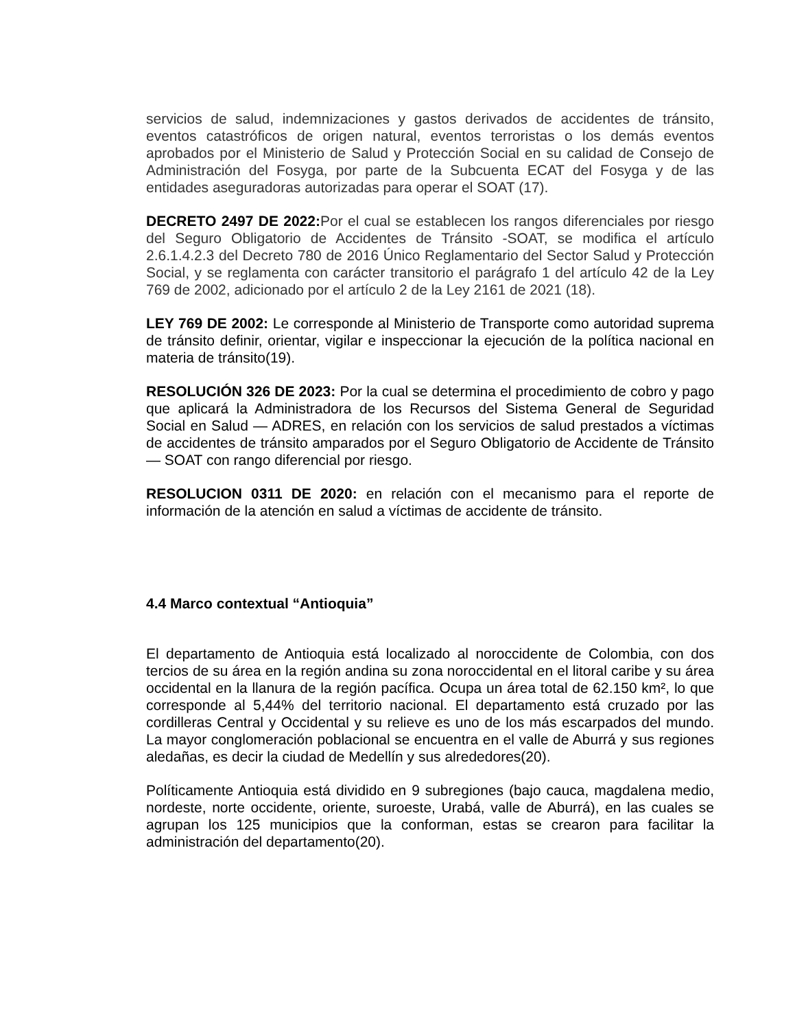servicios de salud, indemnizaciones y gastos derivados de accidentes de tránsito, eventos catastróficos de origen natural, eventos terroristas o los demás eventos aprobados por el Ministerio de Salud y Protección Social en su calidad de Consejo de Administración del Fosyga, por parte de la Subcuenta ECAT del Fosyga y de las entidades aseguradoras autorizadas para operar el SOAT (17).
DECRETO 2497 DE 2022: Por el cual se establecen los rangos diferenciales por riesgo del Seguro Obligatorio de Accidentes de Tránsito -SOAT, se modifica el artículo 2.6.1.4.2.3 del Decreto 780 de 2016 Único Reglamentario del Sector Salud y Protección Social, y se reglamenta con carácter transitorio el parágrafo 1 del artículo 42 de la Ley 769 de 2002, adicionado por el artículo 2 de la Ley 2161 de 2021 (18).
LEY 769 DE 2002: Le corresponde al Ministerio de Transporte como autoridad suprema de tránsito definir, orientar, vigilar e inspeccionar la ejecución de la política nacional en materia de tránsito(19).
RESOLUCIÓN 326 DE 2023: Por la cual se determina el procedimiento de cobro y pago que aplicará la Administradora de los Recursos del Sistema General de Seguridad Social en Salud — ADRES, en relación con los servicios de salud prestados a víctimas de accidentes de tránsito amparados por el Seguro Obligatorio de Accidente de Tránsito — SOAT con rango diferencial por riesgo.
RESOLUCION 0311 DE 2020: en relación con el mecanismo para el reporte de información de la atención en salud a víctimas de accidente de tránsito.
4.4 Marco contextual “Antioquia”
El departamento de Antioquia está localizado al noroccidente de Colombia, con dos tercios de su área en la región andina su zona noroccidental en el litoral caribe y su área occidental en la llanura de la región pacífica. Ocupa un área total de 62.150 km², lo que corresponde al 5,44% del territorio nacional. El departamento está cruzado por las cordilleras Central y Occidental y su relieve es uno de los más escarpados del mundo. La mayor conglomeración poblacional se encuentra en el valle de Aburrá y sus regiones aledañas, es decir la ciudad de Medellín y sus alrededores(20).
Políticamente Antioquia está dividido en 9 subregiones (bajo cauca, magdalena medio, nordeste, norte occidente, oriente, suroeste, Urabá, valle de Aburrá), en las cuales se agrupan los 125 municipios que la conforman, estas se crearon para facilitar la administración del departamento(20).